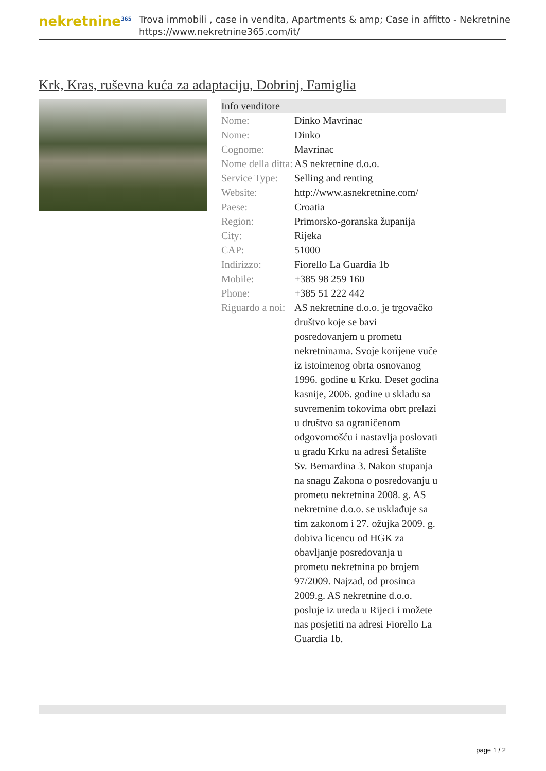nekretnine<sup>365</sup>
Trova immobili , case in vendita, Apartments & amp; Case in affitto - Nekretnine
https://www.nekretnine365.com/it/
Krk, Kras, ruševna kuća za adaptaciju, Dobrinj, Famiglia
| Info venditore | |
| --- | --- |
| Nome: | Dinko Mavrinac |
| Nome: | Dinko |
| Cognome: | Mavrinac |
| Nome della ditta: | AS nekretnine d.o.o. |
| Service Type: | Selling and renting |
| Website: | http://www.asnekretnine.com/ |
| Paese: | Croatia |
| Region: | Primorsko-goranska županija |
| City: | Rijeka |
| CAP: | 51000 |
| Indirizzo: | Fiorello La Guardia 1b |
| Mobile: | +385 98 259 160 |
| Phone: | +385 51 222 442 |
| Riguardo a noi: | AS nekretnine d.o.o. je trgovačko društvo koje se bavi posredovanjem u prometu nekretninama. Svoje korijene vuče iz istoimenog obrta osnovanog 1996. godine u Krku. Deset godina kasnije, 2006. godine u skladu sa suvremenim tokovima obrt prelazi u društvo sa ograničenom odgovornošću i nastavlja poslovati u gradu Krku na adresi Šetalište Sv. Bernardina 3. Nakon stupanja na snagu Zakona o posredovanju u prometu nekretnina 2008. g. AS nekretnine d.o.o. se usklađuje sa tim zakonom i 27. ožujka 2009. g. dobiva licencu od HGK za obavljanje posredovanja u prometu nekretnina po brojem 97/2009. Najzad, od prosinca 2009.g. AS nekretnine d.o.o. posluje iz ureda u Rijeci i možete nas posjetiti na adresi Fiorello La Guardia 1b. |
page 1 / 2